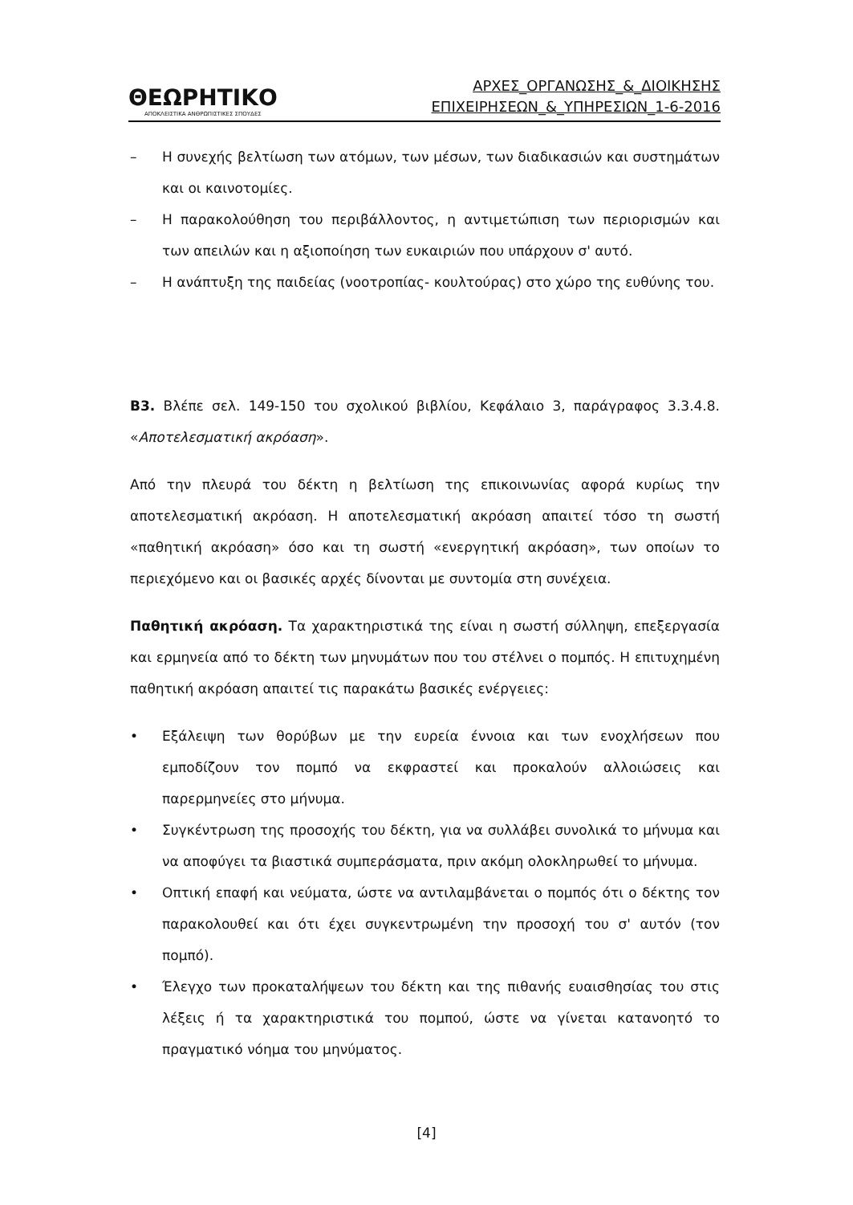ΘΕΩΡΗΤΙΚΟ
ΑΠΟΚΛΕΙΣΤΙΚΑ ΑΝΘΡΩΠΙΣΤΙΚΕΣ ΣΠΟΥΔΕΣ
ΑΡΧΕΣ_ΟΡΓΑΝΩΣΗΣ_&_ΔΙΟΙΚΗΣΗΣ
ΕΠΙΧΕΙΡΗΣΕΩΝ_&_ΥΠΗΡΕΣΙΩΝ_1-6-2016
– Η συνεχής βελτίωση των ατόμων, των μέσων, των διαδικασιών και συστημάτων και οι καινοτομίες.
– Η παρακολούθηση του περιβάλλοντος, η αντιμετώπιση των περιορισμών και των απειλών και η αξιοποίηση των ευκαιριών που υπάρχουν σ' αυτό.
– Η ανάπτυξη της παιδείας (νοοτροπίας- κουλτούρας) στο χώρο της ευθύνης του.
Β3. Βλέπε σελ. 149-150 του σχολικού βιβλίου, Κεφάλαιο 3, παράγραφος 3.3.4.8. «Αποτελεσματική ακρόαση».
Από την πλευρά του δέκτη η βελτίωση της επικοινωνίας αφορά κυρίως την αποτελεσματική ακρόαση. Η αποτελεσματική ακρόαση απαιτεί τόσο τη σωστή «παθητική ακρόαση» όσο και τη σωστή «ενεργητική ακρόαση», των οποίων το περιεχόμενο και οι βασικές αρχές δίνονται με συντομία στη συνέχεια.
Παθητική ακρόαση. Τα χαρακτηριστικά της είναι η σωστή σύλληψη, επεξεργασία και ερμηνεία από το δέκτη των μηνυμάτων που του στέλνει ο πομπός. Η επιτυχημένη παθητική ακρόαση απαιτεί τις παρακάτω βασικές ενέργειες:
• Εξάλειψη των θορύβων με την ευρεία έννοια και των ενοχλήσεων που εμποδίζουν τον πομπό να εκφραστεί και προκαλούν αλλοιώσεις και παρερμηνείες στο μήνυμα.
• Συγκέντρωση της προσοχής του δέκτη, για να συλλάβει συνολικά το μήνυμα και να αποφύγει τα βιαστικά συμπεράσματα, πριν ακόμη ολοκληρωθεί το μήνυμα.
• Οπτική επαφή και νεύματα, ώστε να αντιλαμβάνεται ο πομπός ότι ο δέκτης τον παρακολουθεί και ότι έχει συγκεντρωμένη την προσοχή του σ' αυτόν (τον πομπό).
• Έλεγχο των προκαταλήψεων του δέκτη και της πιθανής ευαισθησίας του στις λέξεις ή τα χαρακτηριστικά του πομπού, ώστε να γίνεται κατανοητό το πραγματικό νόημα του μηνύματος.
[4]